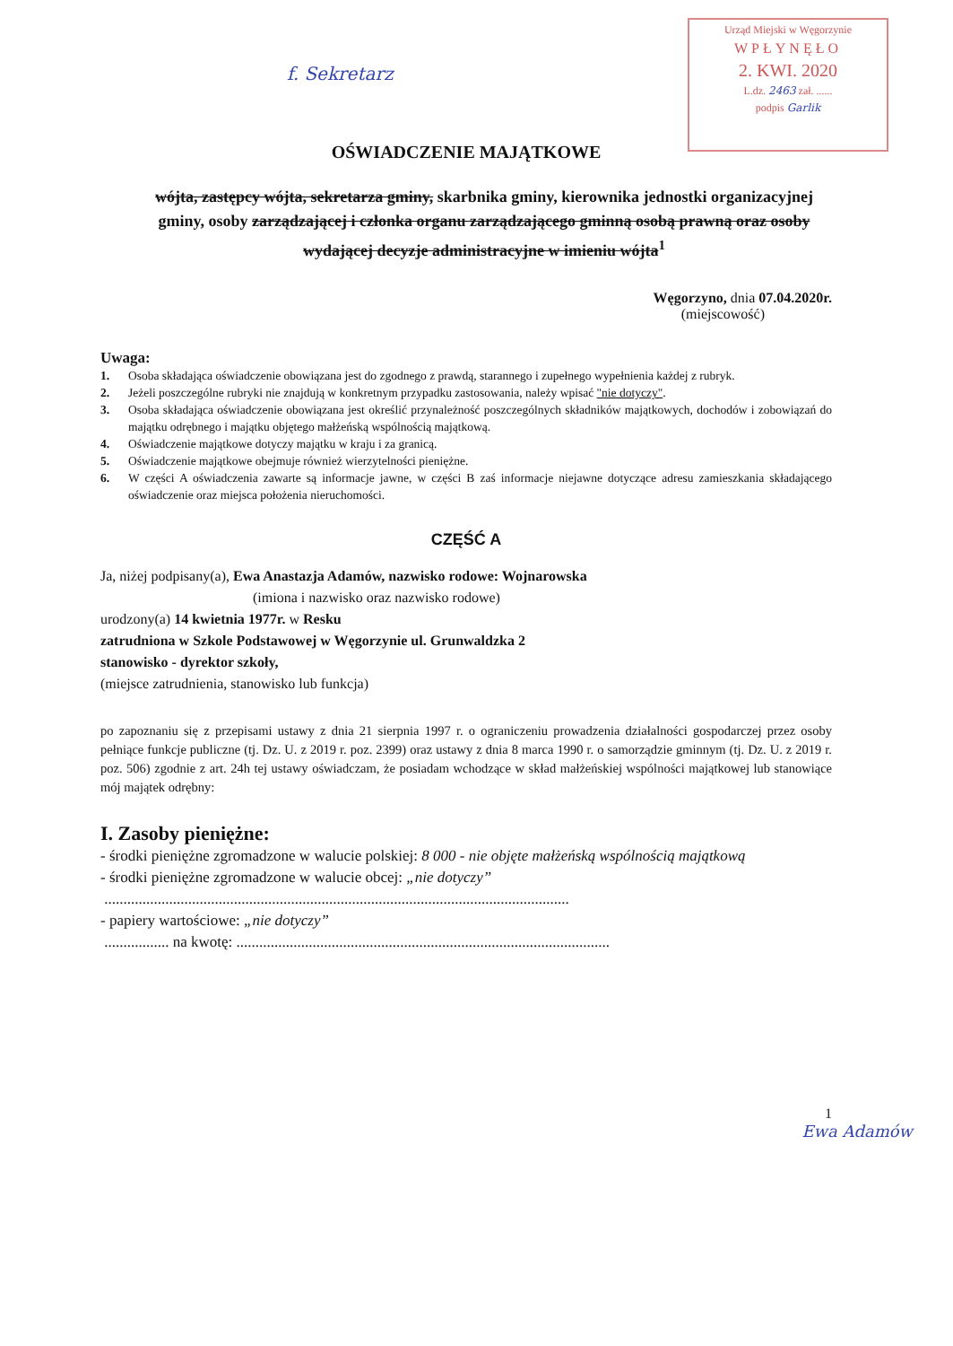Urząd Miejski w Węgorzynie
WPŁYNĘŁO
2. KWI. 2020
L.dz. 2463 zał. ......
podpis Garlik
f. Sekretarz
OŚWIADCZENIE MAJĄTKOWE
wójta, zastępcy wójta, sekretarza gminy, skarbnika gminy, kierownika jednostki organizacyjnej gminy, osoby zarządzającej i członka organu zarządzającego gminną osobą prawną oraz osoby wydającej decyzje administracyjne w imieniu wójta<sup>1</sup>
Węgorzyno, dnia 07.04.2020r.
(miejscowość)
Uwaga:
1. Osoba składająca oświadczenie obowiązana jest do zgodnego z prawdą, starannego i zupełnego wypełnienia każdej z rubryk.
2. Jeżeli poszczególne rubryki nie znajdują w konkretnym przypadku zastosowania, należy wpisać "nie dotyczy".
3. Osoba składająca oświadczenie obowiązana jest określić przynależność poszczególnych składników majątkowych, dochodów i zobowiązań do majątku odrębnego i majątku objętego małżeńską wspólnością majątkową.
4. Oświadczenie majątkowe dotyczy majątku w kraju i za granicą.
5. Oświadczenie majątkowe obejmuje również wierzytelności pieniężne.
6. W części A oświadczenia zawarte są informacje jawne, w części B zaś informacje niejawne dotyczące adresu zamieszkania składającego oświadczenie oraz miejsca położenia nieruchomości.
CZĘŚĆ A
Ja, niżej podpisany(a), Ewa Anastazja Adamów, nazwisko rodowe: Wojnarowska
(imiona i nazwisko oraz nazwisko rodowe)
urodzony(a) 14 kwietnia 1977r. w Resku
zatrudniona w Szkole Podstawowej w Węgorzynie ul. Grunwaldzka 2
stanowisko - dyrektor szkoły,
(miejsce zatrudnienia, stanowisko lub funkcja)
po zapoznaniu się z przepisami ustawy z dnia 21 sierpnia 1997 r. o ograniczeniu prowadzenia działalności gospodarczej przez osoby pełniące funkcje publiczne (tj. Dz. U. z 2019 r. poz. 2399) oraz ustawy z dnia 8 marca 1990 r. o samorządzie gminnym (tj. Dz. U. z 2019 r. poz. 506) zgodnie z art. 24h tej ustawy oświadczam, że posiadam wchodzące w skład małżeńskiej wspólności majątkowej lub stanowiące mój majątek odrębny:
I. Zasoby pieniężne:
- środki pieniężne zgromadzone w walucie polskiej: 8 000 - nie objęte małżeńską wspólnością majątkową
- środki pieniężne zgromadzone w walucie obcej: „nie dotyczy”
..........................................................................................................................
- papiery wartościowe: „nie dotyczy”
................. na kwotę: ..................................................................................................
1
Ewa Adamów